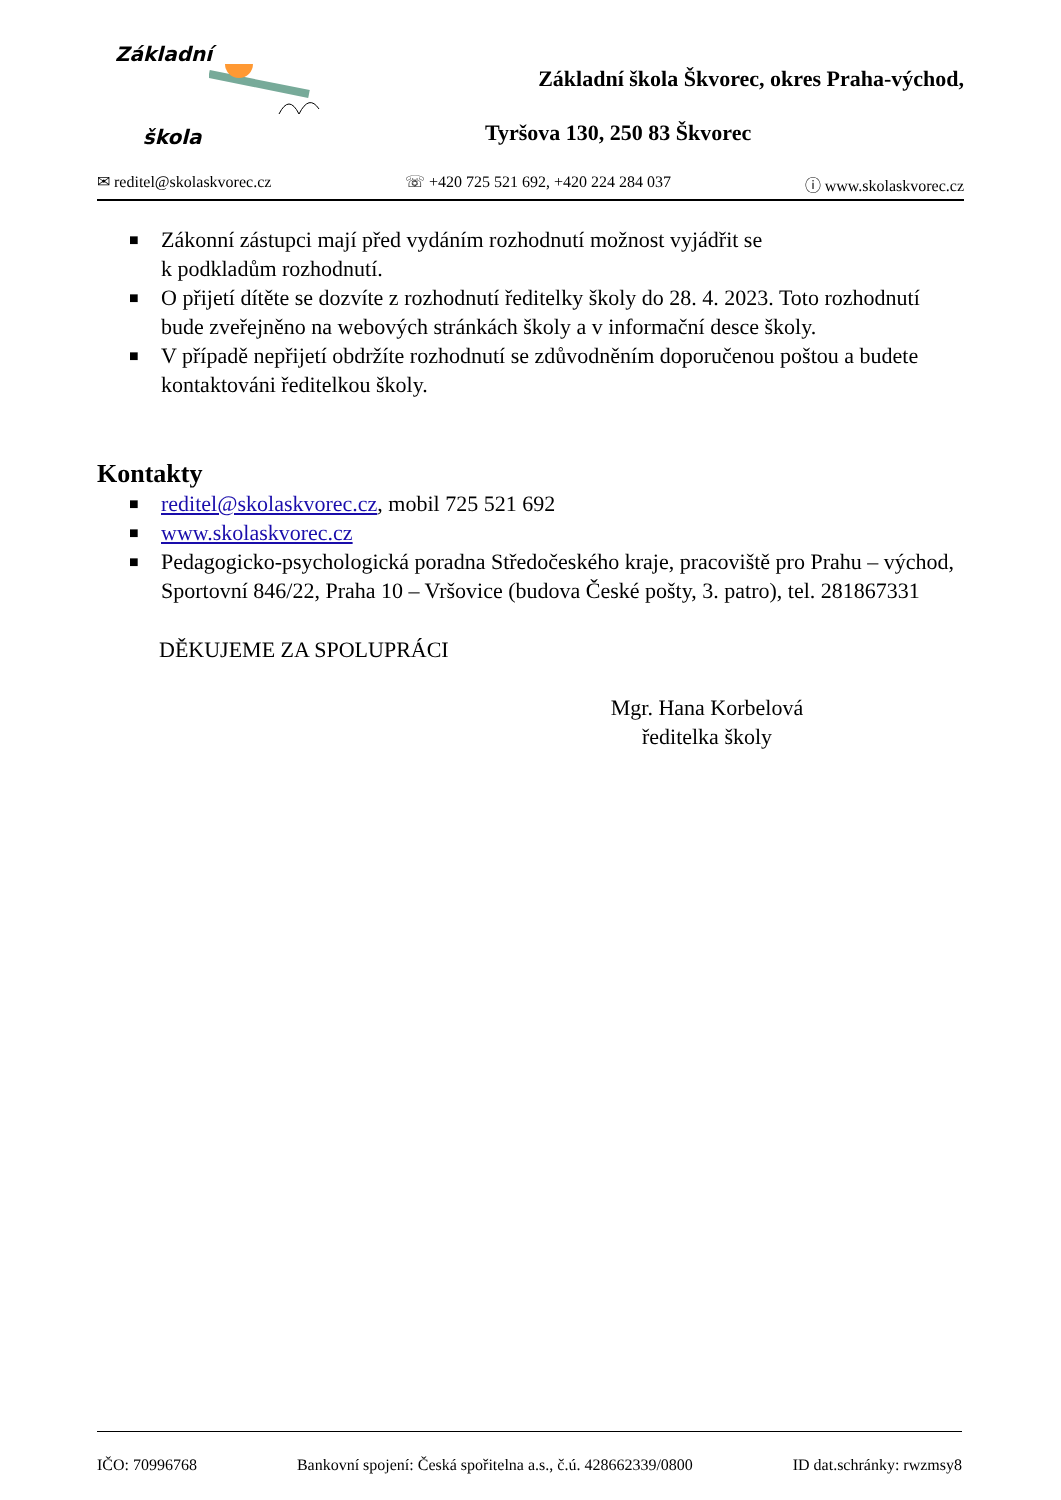Základní
škola
Základní škola Škvorec, okres Praha-východ,
Tyršova 130, 250 83 Škvorec
✉ reditel@skolaskvorec.cz ☏ +420 725 521 692, +420 224 284 037 ⓘ www.skolaskvorec.cz
■ Zákonní zástupci mají před vydáním rozhodnutí možnost vyjádřit se
k podkladům rozhodnutí.
■ O přijetí dítěte se dozvíte z rozhodnutí ředitelky školy do 28. 4. 2023. Toto rozhodnutí bude zveřejněno na webových stránkách školy a v informační desce školy.
■ V případě nepřijetí obdržíte rozhodnutí se zdůvodněním doporučenou poštou a budete kontaktováni ředitelkou školy.
Kontakty
■ reditel@skolaskvorec.cz, mobil 725 521 692
■ www.skolaskvorec.cz
■ Pedagogicko-psychologická poradna Středočeského kraje, pracoviště pro Prahu – východ, Sportovní 846/22, Praha 10 – Vršovice (budova České pošty, 3. patro), tel. 281867331
DĚKUJEME ZA SPOLUPRÁCI
Mgr. Hana Korbelová
ředitelka školy
IČO: 70996768 Bankovní spojení: Česká spořitelna a.s., č.ú. 428662339/0800 ID dat.schránky: rwzmsy8